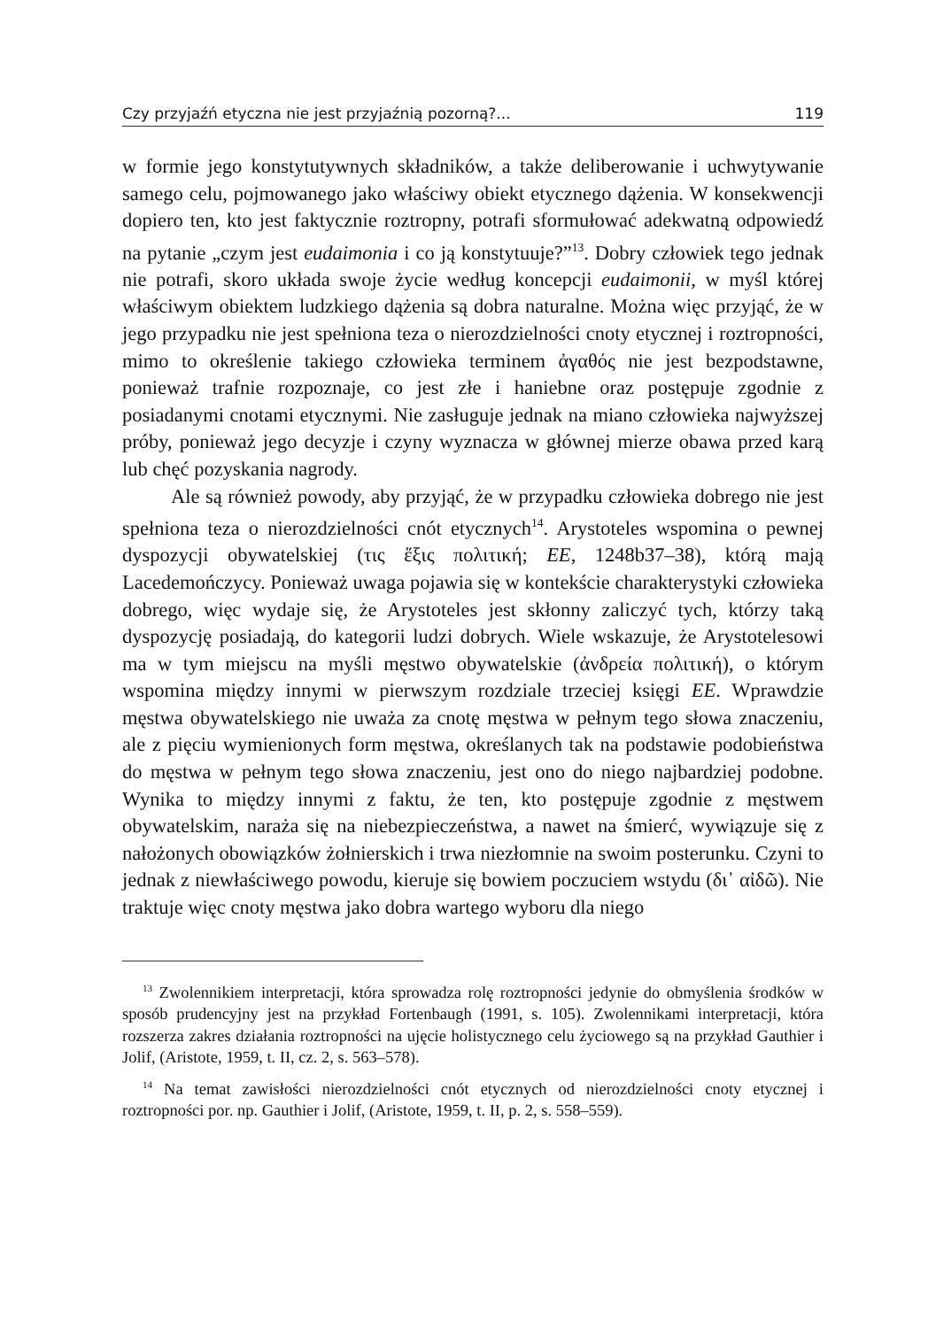Czy przyjaźń etyczna nie jest przyjaźnią pozorną?... 119
w formie jego konstytutywnych składników, a także deliberowanie i uchwytywanie samego celu, pojmowanego jako właściwy obiekt etycznego dążenia. W konsekwencji dopiero ten, kto jest faktycznie roztropny, potrafi sformułować adekwatną odpowiedź na pytanie „czym jest eudaimonia i co ją konstytuuje?”<sup>13</sup>. Dobry człowiek tego jednak nie potrafi, skoro układa swoje życie według koncepcji eudaimonii, w myśl której właściwym obiektem ludzkiego dążenia są dobra naturalne. Można więc przyjąć, że w jego przypadku nie jest spełniona teza o nierozdzielności cnoty etycznej i roztropności, mimo to określenie takiego człowieka terminem ἀγαθός nie jest bezpodstawne, ponieważ trafnie rozpoznaje, co jest złe i haniebne oraz postępuje zgodnie z posiadanymi cnotami etycznymi. Nie zasługuje jednak na miano człowieka najwyższej próby, ponieważ jego decyzje i czyny wyznacza w głównej mierze obawa przed karą lub chęć pozyskania nagrody.
Ale są również powody, aby przyjąć, że w przypadku człowieka dobrego nie jest spełniona teza o nierozdzielności cnót etycznych<sup>14</sup>. Arystoteles wspomina o pewnej dyspozycji obywatelskiej (τις ἕξις πολιτική; EE, 1248b37–38), którą mają Lacedemończycy. Ponieważ uwaga pojawia się w kontekście charakterystyki człowieka dobrego, więc wydaje się, że Arystoteles jest skłonny zaliczyć tych, którzy taką dyspozycję posiadają, do kategorii ludzi dobrych. Wiele wskazuje, że Arystotelesowi ma w tym miejscu na myśli męstwo obywatelskie (ἀνδρεία πολιτική), o którym wspomina między innymi w pierwszym rozdziale trzeciej księgi EE. Wprawdzie męstwa obywatelskiego nie uważa za cnotę męstwa w pełnym tego słowa znaczeniu, ale z pięciu wymienionych form męstwa, określanych tak na podstawie podobieństwa do męstwa w pełnym tego słowa znaczeniu, jest ono do niego najbardziej podobne. Wynika to między innymi z faktu, że ten, kto postępuje zgodnie z męstwem obywatelskim, naraża się na niebezpieczeństwa, a nawet na śmierć, wywiązuje się z nałożonych obowiązków żołnierskich i trwa niezłomnie na swoim posterunku. Czyni to jednak z niewłaściwego powodu, kieruje się bowiem poczuciem wstydu (δι᾿ αἰδῶ). Nie traktuje więc cnoty męstwa jako dobra wartego wyboru dla niego
<sup>13</sup> Zwolennikiem interpretacji, która sprowadza rolę roztropności jedynie do obmyślenia środków w sposób prudencyjny jest na przykład Fortenbaugh (1991, s. 105). Zwolennikami interpretacji, która rozszerza zakres działania roztropności na ujęcie holistycznego celu życiowego są na przykład Gauthier i Jolif, (Aristote, 1959, t. II, cz. 2, s. 563–578).
<sup>14</sup> Na temat zawisłości nierozdzielności cnót etycznych od nierozdzielności cnoty etycznej i roztropności por. np. Gauthier i Jolif, (Aristote, 1959, t. II, p. 2, s. 558–559).